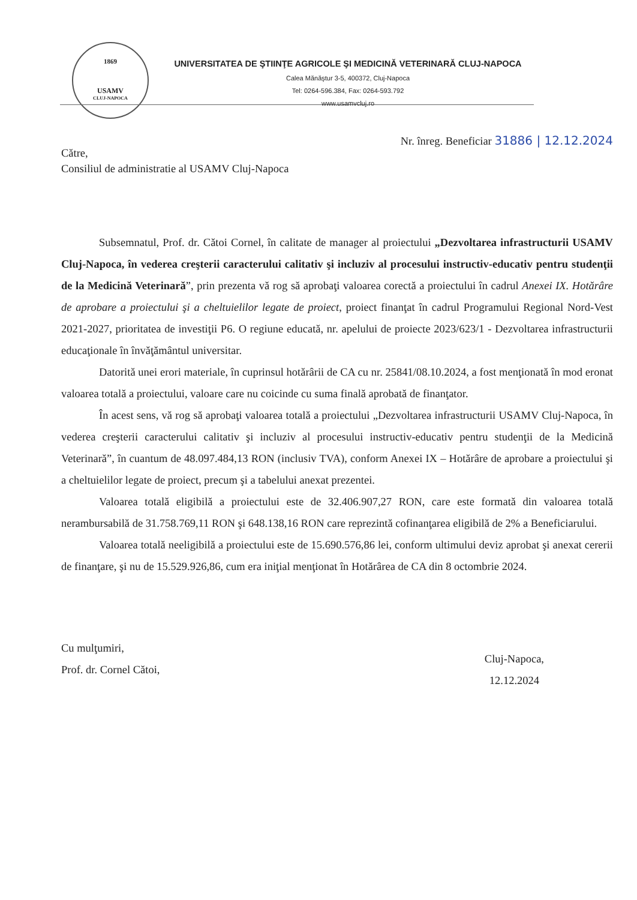1869
USAMV
CLUJ-NAPOCA
UNIVERSITATEA DE ŞTIINŢE AGRICOLE ŞI MEDICINĂ VETERINARĂ CLUJ-NAPOCA
Calea Mănăştur 3-5, 400372, Cluj-Napoca
Tel: 0264-596.384, Fax: 0264-593.792
www.usamvcluj.ro
Nr. înreg. Beneficiar 31886 | 12.12.2024
Către,
Consiliul de administratie al USAMV Cluj-Napoca
Subsemnatul, Prof. dr. Cătoi Cornel, în calitate de manager al proiectului „Dezvoltarea infrastructurii USAMV Cluj-Napoca, în vederea creşterii caracterului calitativ şi incluziv al procesului instructiv-educativ pentru studenţii de la Medicină Veterinară”, prin prezenta vă rog să aprobaţi valoarea corectă a proiectului în cadrul Anexei IX. Hotărâre de aprobare a proiectului şi a cheltuielilor legate de proiect, proiect finanţat în cadrul Programului Regional Nord-Vest 2021-2027, prioritatea de investiţii P6. O regiune educată, nr. apelului de proiecte 2023/623/1 - Dezvoltarea infrastructurii educaţionale în învăţământul universitar.
Datorită unei erori materiale, în cuprinsul hotărârii de CA cu nr. 25841/08.10.2024, a fost menţionată în mod eronat valoarea totală a proiectului, valoare care nu coicinde cu suma finală aprobată de finanţator.
În acest sens, vă rog să aprobaţi valoarea totală a proiectului „Dezvoltarea infrastructurii USAMV Cluj-Napoca, în vederea creşterii caracterului calitativ şi incluziv al procesului instructiv-educativ pentru studenţii de la Medicină Veterinară”, în cuantum de 48.097.484,13 RON (inclusiv TVA), conform Anexei IX – Hotărâre de aprobare a proiectului şi a cheltuielilor legate de proiect, precum şi a tabelului anexat prezentei.
Valoarea totală eligibilă a proiectului este de 32.406.907,27 RON, care este formată din valoarea totală nerambursabilă de 31.758.769,11 RON şi 648.138,16 RON care reprezintă cofinanţarea eligibilă de 2% a Beneficiarului.
Valoarea totală neeligibilă a proiectului este de 15.690.576,86 lei, conform ultimului deviz aprobat şi anexat cererii de finanţare, şi nu de 15.529.926,86, cum era iniţial menţionat în Hotărârea de CA din 8 octombrie 2024.
Cu mulţumiri,
Prof. dr. Cornel Cătoi,
Cluj-Napoca,
12.12.2024